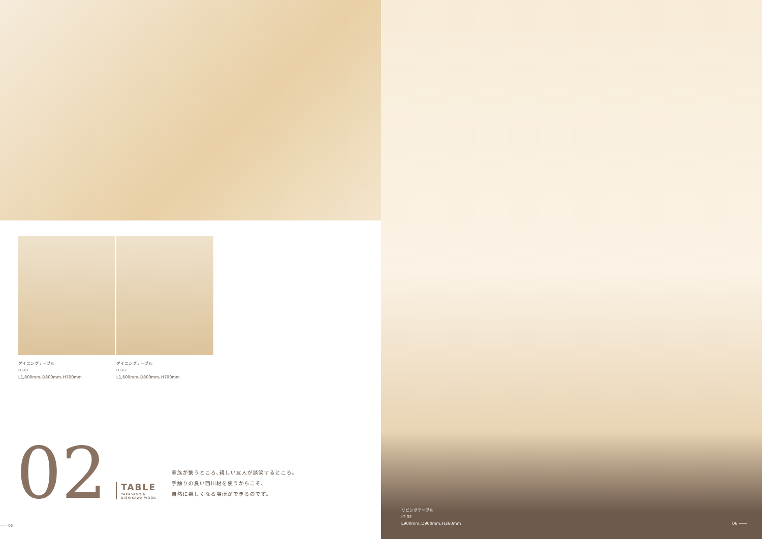ダイニングテーブル
DT-01
L1,800mm､D800mm､H700mm
ダイニングテーブル
DT-02
L1,600mm､D800mm､H700mm
02
TABLE
TAKASAGO &
NISHIKAWA WOOD
家族が集うところ､親しい友人が談笑するところ。
手触りの良い西川材を使うからこそ､
自然に楽しくなる場所ができるのです。
―― 05
リビングテーブル
LT-02
L900mm､D900mm､H360mm 06 ――